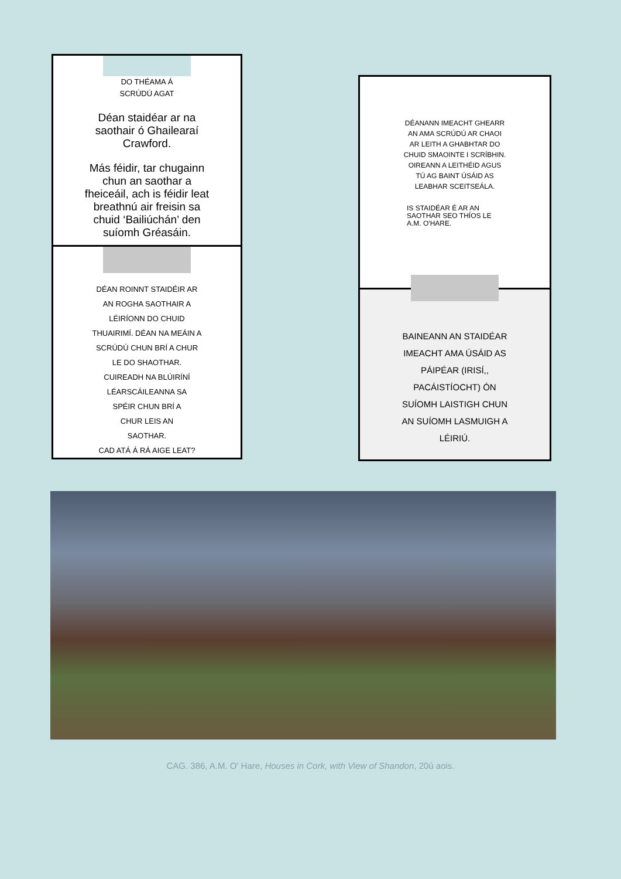DO THÉAMA Á
SCRÚDÚ AGAT
Déan staidéar ar na
saothair ó Ghailearaí
Crawford.
Más féidir, tar chugainn
chun an saothar a
fheiceáil, ach is féidir leat
breathnú air freisin sa
chuid ‘Bailiúchán’ den
suíomh Gréasáin.
DÉAN ROINNT STAIDÉIR AR
AN ROGHA SAOTHAIR A
LÉIRÍONN DO CHUID
THUAIRIMÍ. DÉAN NA MEÁIN A
SCRÚDÚ CHUN BRÍ A CHUR
LE DO SHAOTHAR.
CUIREADH NA BLÚIRÍNÍ
LÉARSCÁILEANNA SA
SPÉIR CHUN BRÍ A
CHUR LEIS AN
SAOTHAR.
CAD ATÁ Á RÁ AIGE LEAT?
DÉANANN IMEACHT GHEARR
AN AMA SCRÚDÚ AR CHAOI
AR LEITH A GHABHTAR DO
CHUID SMAOINTE I SCRÍBHIN.
OIREANN A LEITHÉID AGUS
TÚ AG BAINT ÚSÁID AS
LEABHAR SCEITSEÁLA.
IS STAIDÉAR É AR AN
SAOTHAR SEO THÍOS LE
A.M. O'HARE.
BAINEANN AN STAIDÉAR
IMEACHT AMA ÚSÁID AS
PÁIPÉAR (IRISÍ,,
PACÁISTÍOCHT) ÓN
SUÍOMH LAISTIGH CHUN
AN SUÍOMH LASMUIGH A
LÉIRIÚ.
CAG. 386, A.M. O' Hare, Houses in Cork, with View of Shandon, 20ú aois.